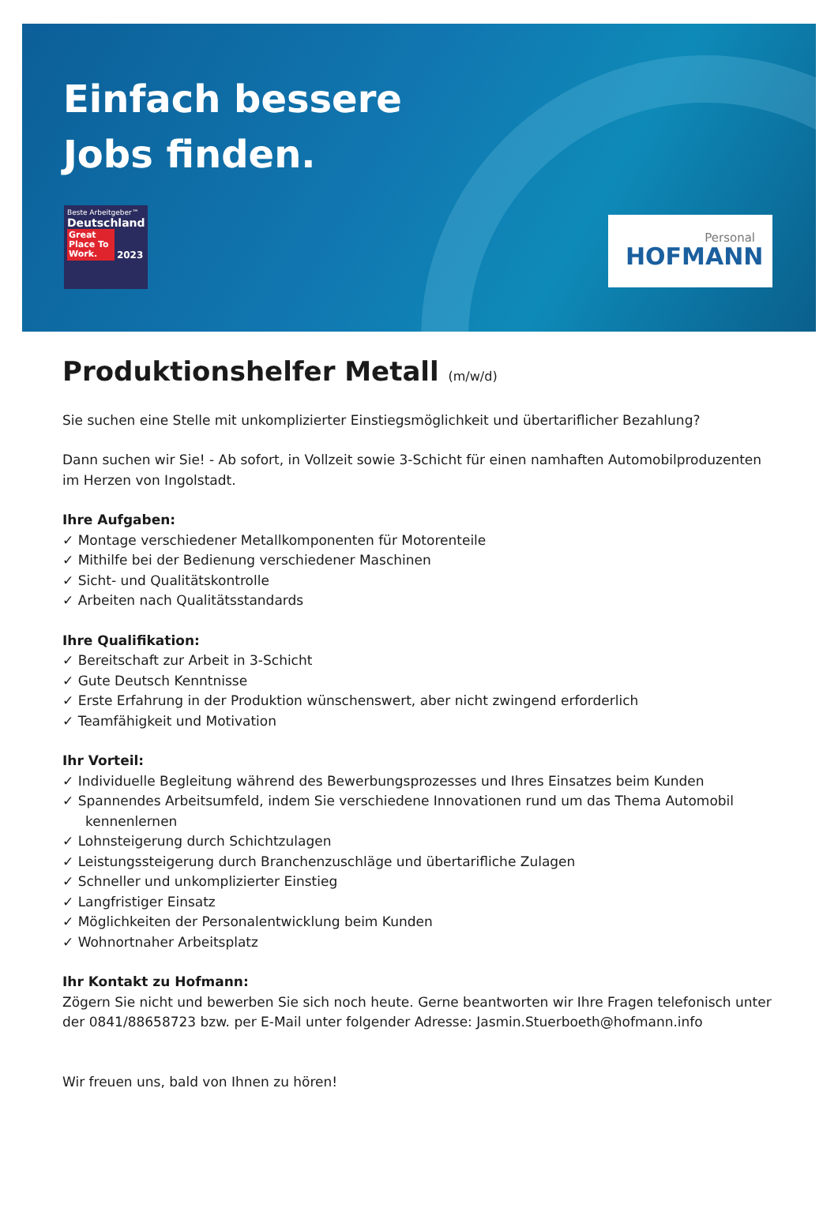Einfach bessere
Jobs finden.
Beste Arbeitgeber™
Deutschland
Great Place To Work. 2023
Personal
HOFMANN
Produktionshelfer Metall (m/w/d)
Sie suchen eine Stelle mit unkomplizierter Einstiegsmöglichkeit und übertariflicher Bezahlung?
Dann suchen wir Sie! - Ab sofort, in Vollzeit sowie 3-Schicht für einen namhaften Automobilproduzenten im Herzen von Ingolstadt.
Ihre Aufgaben:
✓ Montage verschiedener Metallkomponenten für Motorenteile
✓ Mithilfe bei der Bedienung verschiedener Maschinen
✓ Sicht- und Qualitätskontrolle
✓ Arbeiten nach Qualitätsstandards
Ihre Qualifikation:
✓ Bereitschaft zur Arbeit in 3-Schicht
✓ Gute Deutsch Kenntnisse
✓ Erste Erfahrung in der Produktion wünschenswert, aber nicht zwingend erforderlich
✓ Teamfähigkeit und Motivation
Ihr Vorteil:
✓ Individuelle Begleitung während des Bewerbungsprozesses und Ihres Einsatzes beim Kunden
✓ Spannendes Arbeitsumfeld, indem Sie verschiedene Innovationen rund um das Thema Automobil kennenlernen
✓ Lohnsteigerung durch Schichtzulagen
✓ Leistungssteigerung durch Branchenzuschläge und übertarifliche Zulagen
✓ Schneller und unkomplizierter Einstieg
✓ Langfristiger Einsatz
✓ Möglichkeiten der Personalentwicklung beim Kunden
✓ Wohnortnaher Arbeitsplatz
Ihr Kontakt zu Hofmann:
Zögern Sie nicht und bewerben Sie sich noch heute. Gerne beantworten wir Ihre Fragen telefonisch unter der 0841/88658723 bzw. per E-Mail unter folgender Adresse: Jasmin.Stuerboeth@hofmann.info
Wir freuen uns, bald von Ihnen zu hören!